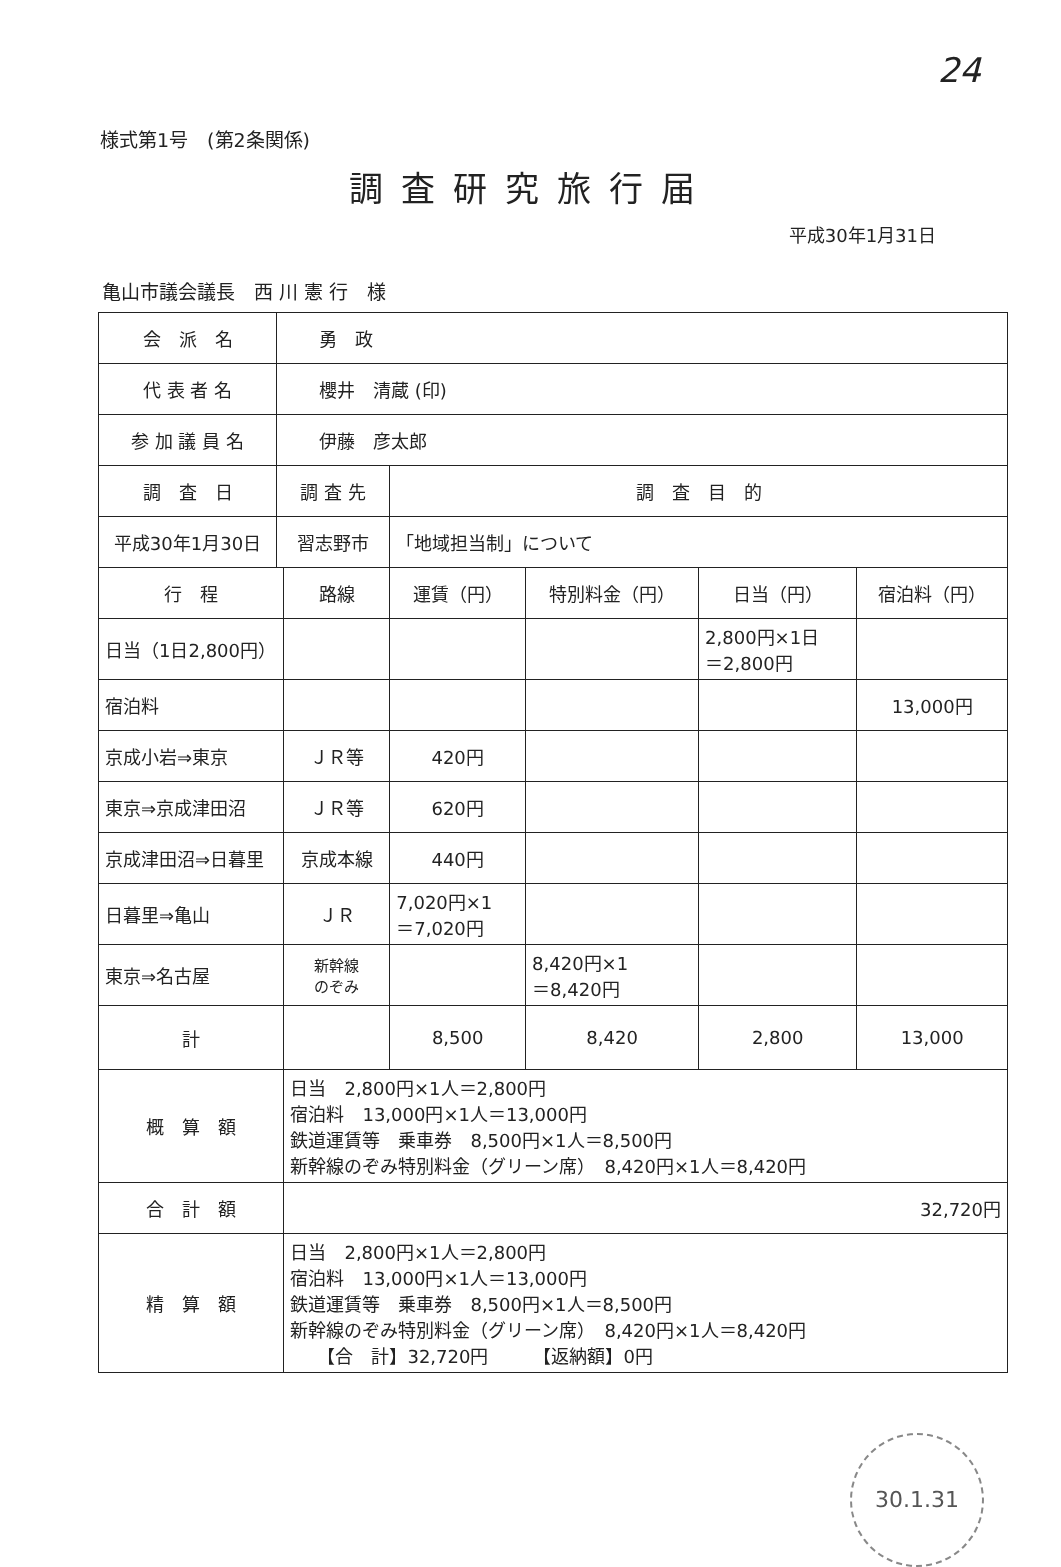24
様式第1号　(第2条関係)
調査研究旅行届
平成30年1月31日
亀山市議会議長　西 川 憲 行　様
| 会 派 名 | 勇 政 | | | | | |
| 代 表 者 名 | 櫻井 清蔵 (印) | | | | | |
| 参 加 議 員 名 | 伊藤 彦太郎 | | | | | |
| 調 査 日 | 調 査 先 | | 調 査 目 的 | | | |
| 平成30年1月30日 | 習志野市 | | 「地域担当制」について | | | |
| 行 程 | | 路線 | 運賃（円） | 特別料金（円） | 日当（円） | 宿泊料（円） |
| 日当（1日2,800円） | | | | | 2,800円×1日 ＝2,800円 | |
| 宿泊料 | | | | | | 13,000円 |
| 京成小岩⇒東京 | | ＪＲ等 | 420円 | | | |
| 東京⇒京成津田沼 | | ＪＲ等 | 620円 | | | |
| 京成津田沼⇒日暮里 | | 京成本線 | 440円 | | | |
| 日暮里⇒亀山 | | ＪＲ | 7,020円×1 ＝7,020円 | | | |
| 東京⇒名古屋 | | 新幹線 のぞみ | | 8,420円×1 ＝8,420円 | | |
| 計 | | | 8,500 | 8,420 | 2,800 | 13,000 |
| 概 算 額 | | 日当 2,800円×1人＝2,800円 宿泊料 13,000円×1人＝13,000円 鉄道運賃等 乗車券 8,500円×1人＝8,500円 新幹線のぞみ特別料金（グリーン席） 8,420円×1人＝8,420円 | | | | |
| 合 計 額 | | 32,720円 | | | | |
| 精 算 額 | | 日当 2,800円×1人＝2,800円 宿泊料 13,000円×1人＝13,000円 鉄道運賃等 乗車券 8,500円×1人＝8,500円 新幹線のぞみ特別料金（グリーン席） 8,420円×1人＝8,420円 【合 計】32,720円 【返納額】0円 | | | | |
30.1.31